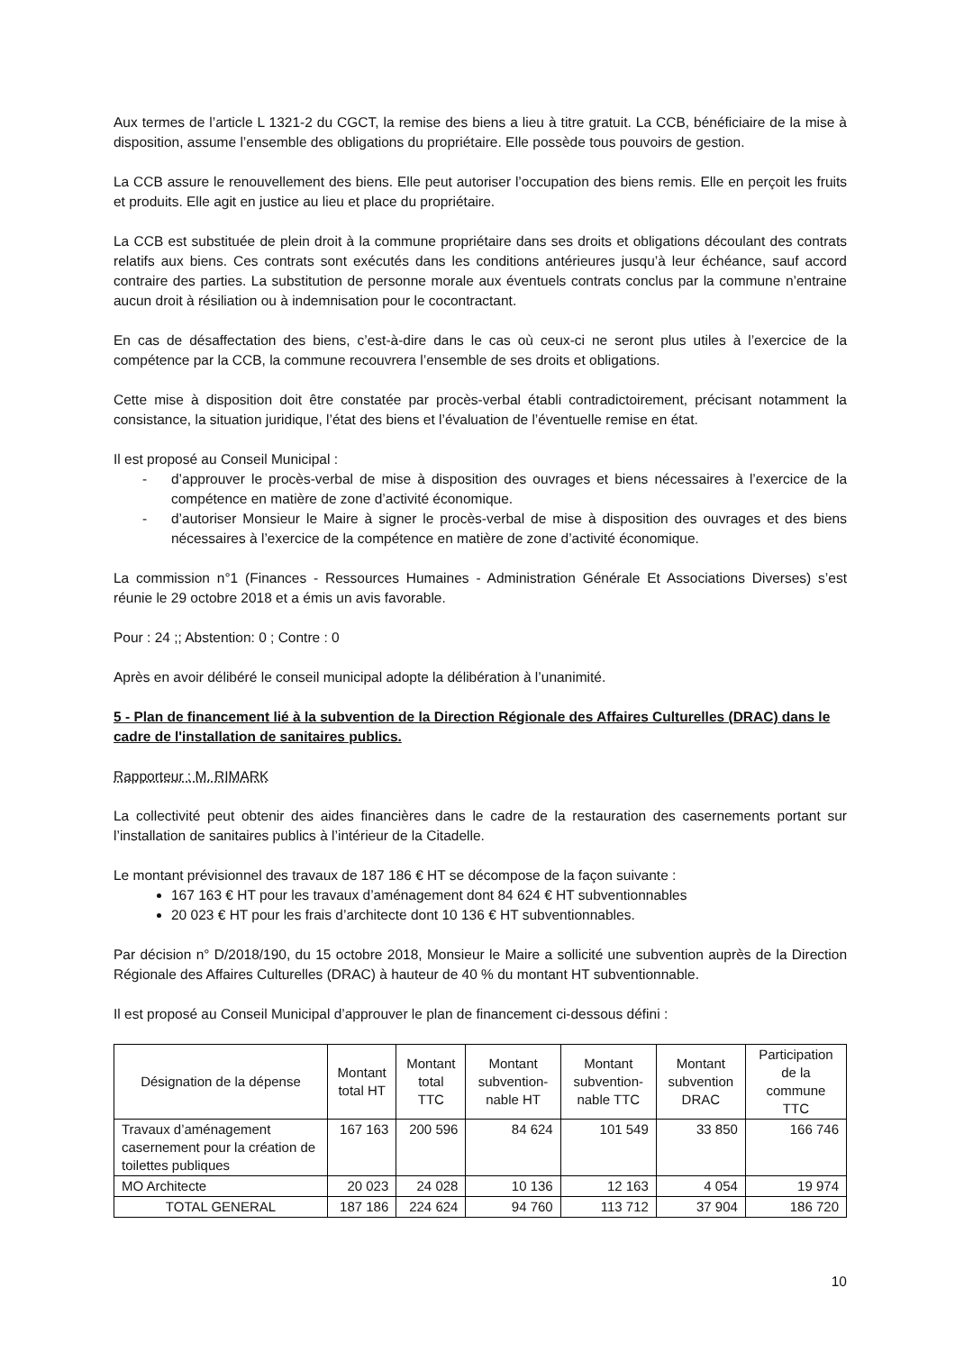Aux termes de l’article L 1321-2 du CGCT, la remise des biens a lieu à titre gratuit. La CCB, bénéficiaire de la mise à disposition, assume l’ensemble des obligations du propriétaire. Elle possède tous pouvoirs de gestion.
La CCB assure le renouvellement des biens. Elle peut autoriser l’occupation des biens remis. Elle en perçoit les fruits et produits. Elle agit en justice au lieu et place du propriétaire.
La CCB est substituée de plein droit à la commune propriétaire dans ses droits et obligations découlant des contrats relatifs aux biens. Ces contrats sont exécutés dans les conditions antérieures jusqu’à leur échéance, sauf accord contraire des parties. La substitution de personne morale aux éventuels contrats conclus par la commune n’entraine aucun droit à résiliation ou à indemnisation pour le cocontractant.
En cas de désaffectation des biens, c’est-à-dire dans le cas où ceux-ci ne seront plus utiles à l’exercice de la compétence par la CCB, la commune recouvrera l’ensemble de ses droits et obligations.
Cette mise à disposition doit être constatée par procès-verbal établi contradictoirement, précisant notamment la consistance, la situation juridique, l’état des biens et l’évaluation de l’éventuelle remise en état.
Il est proposé au Conseil Municipal :
- d’approuver le procès-verbal de mise à disposition des ouvrages et biens nécessaires à l’exercice de la compétence en matière de zone d’activité économique.
- d’autoriser Monsieur le Maire à signer le procès-verbal de mise à disposition des ouvrages et des biens nécessaires à l’exercice de la compétence en matière de zone d’activité économique.
La commission n°1 (Finances - Ressources Humaines - Administration Générale Et Associations Diverses) s’est réunie le 29 octobre 2018 et a émis un avis favorable.
Pour : 24 ;; Abstention: 0 ; Contre : 0
Après en avoir délibéré le conseil municipal adopte la délibération à l’unanimité.
5 - Plan de financement lié à la subvention de la Direction Régionale des Affaires Culturelles (DRAC) dans le cadre de l'installation de sanitaires publics.
Rapporteur : M. RIMARK
La collectivité peut obtenir des aides financières dans le cadre de la restauration des casernements portant sur l’installation de sanitaires publics à l’intérieur de la Citadelle.
Le montant prévisionnel des travaux de 187 186 € HT se décompose de la façon suivante :
167 163 € HT pour les travaux d’aménagement dont 84 624 € HT subventionnables
20 023 € HT pour les frais d’architecte dont 10 136 € HT subventionnables.
Par décision n° D/2018/190, du 15 octobre 2018, Monsieur le Maire a sollicité une subvention auprès de la Direction Régionale des Affaires Culturelles (DRAC) à hauteur de 40 % du montant HT subventionnable.
Il est proposé au Conseil Municipal d’approuver le plan de financement ci-dessous défini :
| Désignation de la dépense | Montant total HT | Montant total TTC | Montant subvention-nable HT | Montant subvention-nable TTC | Montant subvention DRAC | Participation de la commune TTC |
| --- | --- | --- | --- | --- | --- | --- |
| Travaux d’aménagement casernement pour la création de toilettes publiques | 167 163 | 200 596 | 84 624 | 101 549 | 33 850 | 166 746 |
| MO Architecte | 20 023 | 24 028 | 10 136 | 12 163 | 4 054 | 19 974 |
| TOTAL GENERAL | 187 186 | 224 624 | 94 760 | 113 712 | 37 904 | 186 720 |
10